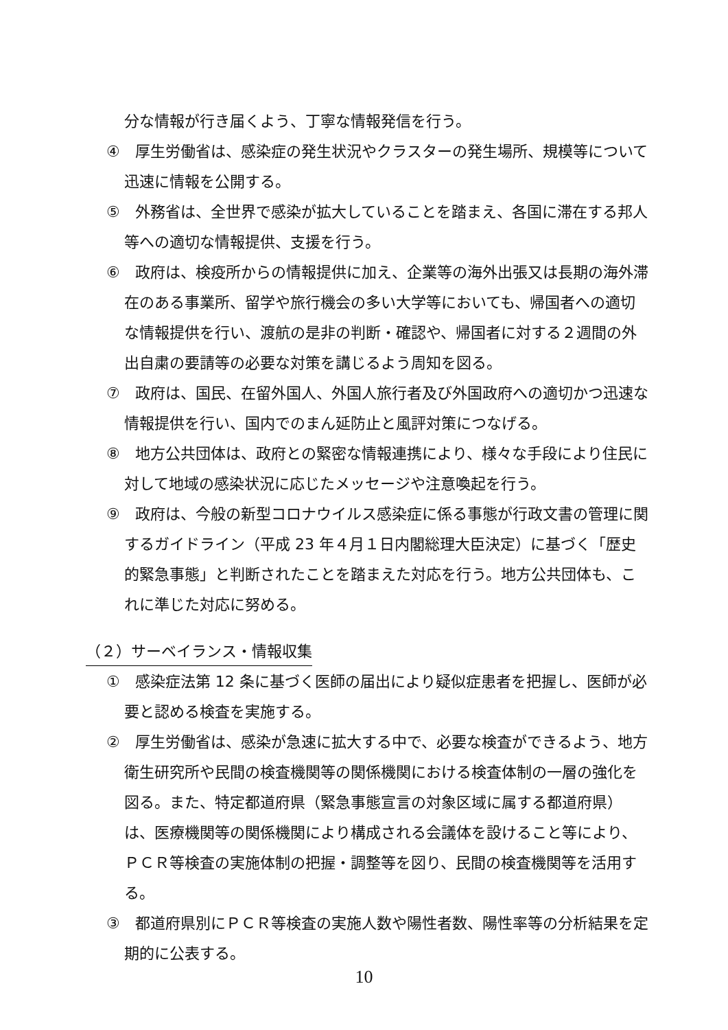分な情報が行き届くよう、丁寧な情報発信を行う。
④　厚生労働省は、感染症の発生状況やクラスターの発生場所、規模等について迅速に情報を公開する。
⑤　外務省は、全世界で感染が拡大していることを踏まえ、各国に滞在する邦人等への適切な情報提供、支援を行う。
⑥　政府は、検疫所からの情報提供に加え、企業等の海外出張又は長期の海外滞在のある事業所、留学や旅行機会の多い大学等においても、帰国者への適切な情報提供を行い、渡航の是非の判断・確認や、帰国者に対する２週間の外出自粛の要請等の必要な対策を講じるよう周知を図る。
⑦　政府は、国民、在留外国人、外国人旅行者及び外国政府への適切かつ迅速な情報提供を行い、国内でのまん延防止と風評対策につなげる。
⑧　地方公共団体は、政府との緊密な情報連携により、様々な手段により住民に対して地域の感染状況に応じたメッセージや注意喚起を行う。
⑨　政府は、今般の新型コロナウイルス感染症に係る事態が行政文書の管理に関するガイドライン（平成 23 年４月１日内閣総理大臣決定）に基づく「歴史的緊急事態」と判断されたことを踏まえた対応を行う。地方公共団体も、これに準じた対応に努める。
（２）サーベイランス・情報収集
①　感染症法第 12 条に基づく医師の届出により疑似症患者を把握し、医師が必要と認める検査を実施する。
②　厚生労働省は、感染が急速に拡大する中で、必要な検査ができるよう、地方衛生研究所や民間の検査機関等の関係機関における検査体制の一層の強化を図る。また、特定都道府県（緊急事態宣言の対象区域に属する都道府県）は、医療機関等の関係機関により構成される会議体を設けること等により、ＰＣＲ等検査の実施体制の把握・調整等を図り、民間の検査機関等を活用する。
③　都道府県別にＰＣＲ等検査の実施人数や陽性者数、陽性率等の分析結果を定期的に公表する。
10